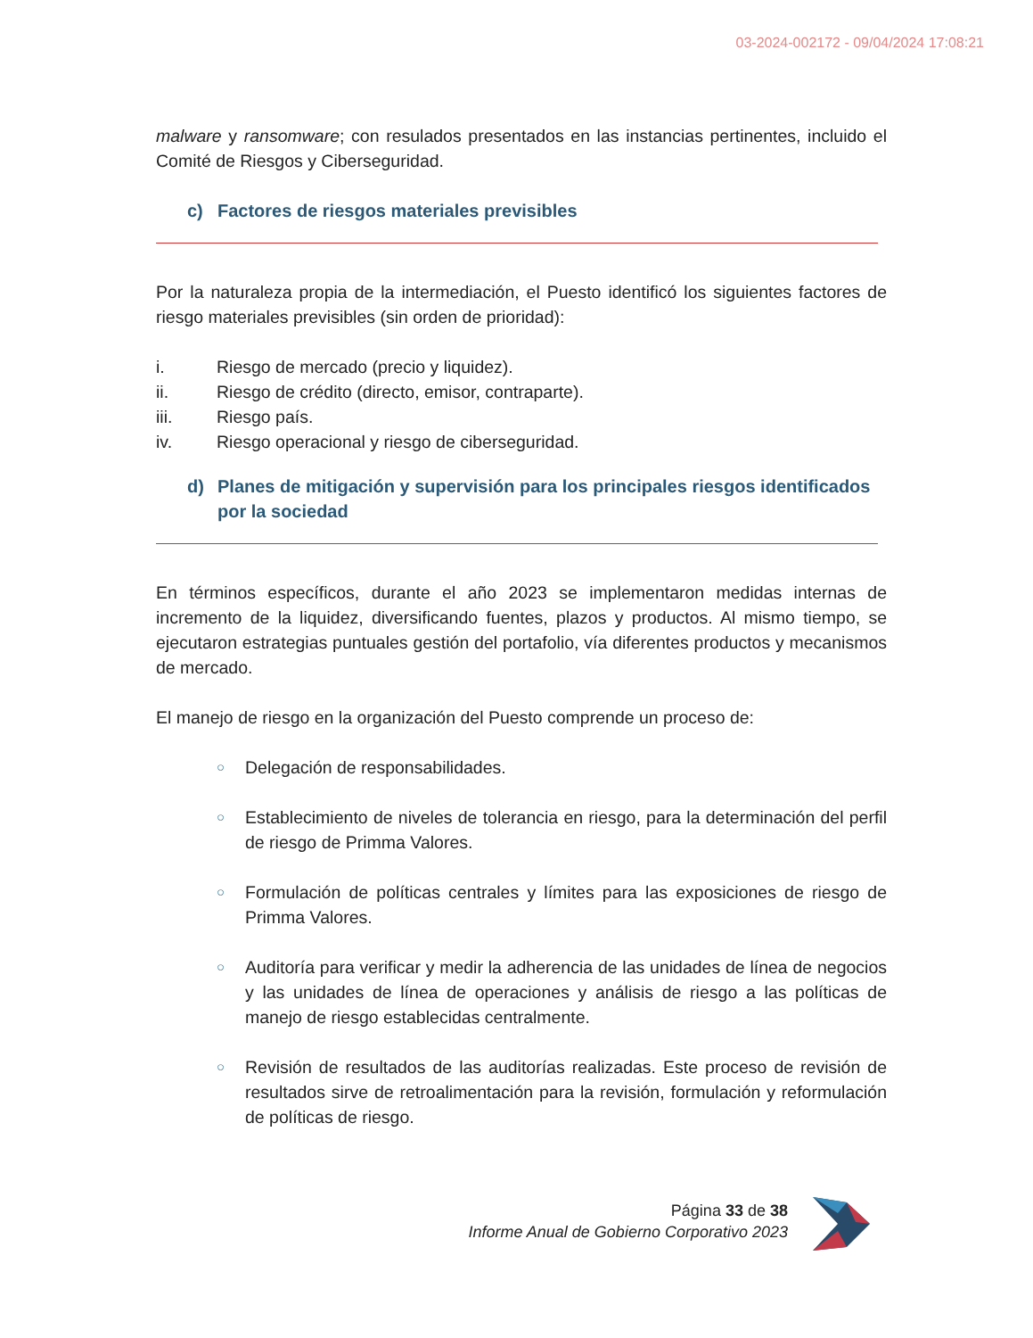03-2024-002172 - 09/04/2024 17:08:21
malware y ransomware; con resulados presentados en las instancias pertinentes, incluido el Comité de Riesgos y Ciberseguridad.
c) Factores de riesgos materiales previsibles
Por la naturaleza propia de la intermediación, el Puesto identificó los siguientes factores de riesgo materiales previsibles (sin orden de prioridad):
i. Riesgo de mercado (precio y liquidez).
ii. Riesgo de crédito (directo, emisor, contraparte).
iii. Riesgo país.
iv. Riesgo operacional y riesgo de ciberseguridad.
d) Planes de mitigación y supervisión para los principales riesgos identificados por la sociedad
En términos específicos, durante el año 2023 se implementaron medidas internas de incremento de la liquidez, diversificando fuentes, plazos y productos. Al mismo tiempo, se ejecutaron estrategias puntuales gestión del portafolio, vía diferentes productos y mecanismos de mercado.
El manejo de riesgo en la organización del Puesto comprende un proceso de:
○ Delegación de responsabilidades.
○ Establecimiento de niveles de tolerancia en riesgo, para la determinación del perfil de riesgo de Primma Valores.
○ Formulación de políticas centrales y límites para las exposiciones de riesgo de Primma Valores.
○ Auditoría para verificar y medir la adherencia de las unidades de línea de negocios y las unidades de línea de operaciones y análisis de riesgo a las políticas de manejo de riesgo establecidas centralmente.
○ Revisión de resultados de las auditorías realizadas. Este proceso de revisión de resultados sirve de retroalimentación para la revisión, formulación y reformulación de políticas de riesgo.
Página 33 de 38
Informe Anual de Gobierno Corporativo 2023